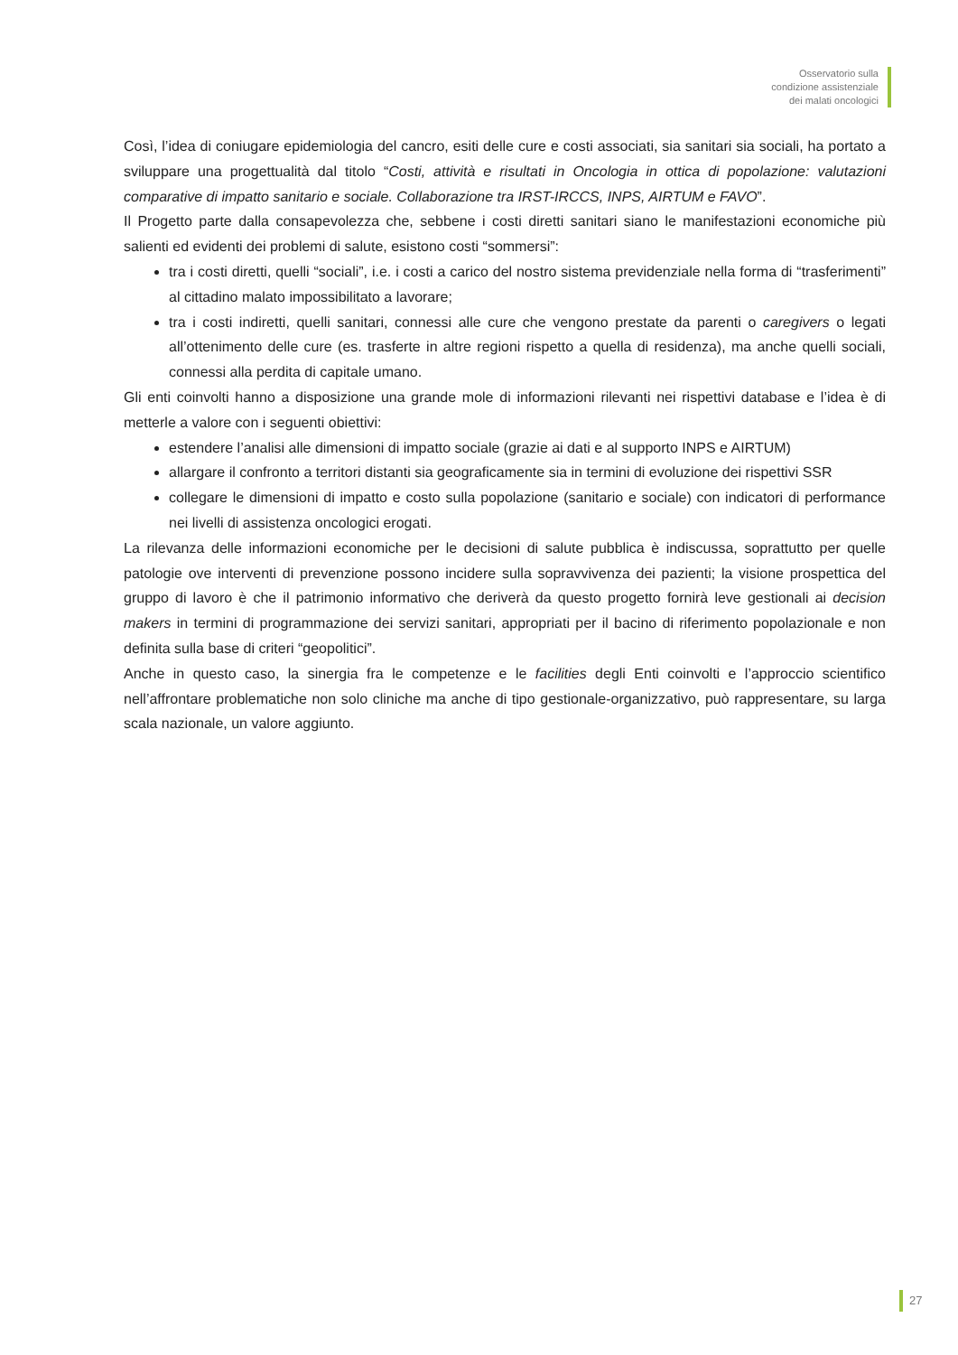Osservatorio sulla
condizione assistenziale
dei malati oncologici
Così, l’idea di coniugare epidemiologia del cancro, esiti delle cure e costi associati, sia sanitari sia sociali, ha portato a sviluppare una progettualità dal titolo “Costi, attività e risultati in Oncologia in ottica di popolazione: valutazioni comparative di impatto sanitario e sociale. Collaborazione tra IRST-IRCCS, INPS, AIRTUM e FAVO”.
Il Progetto parte dalla consapevolezza che, sebbene i costi diretti sanitari siano le manifestazioni economiche più salienti ed evidenti dei problemi di salute, esistono costi “sommersi”:
tra i costi diretti, quelli “sociali”, i.e. i costi a carico del nostro sistema previdenziale nella forma di “trasferimenti” al cittadino malato impossibilitato a lavorare;
tra i costi indiretti, quelli sanitari, connessi alle cure che vengono prestate da parenti o caregivers o legati all’ottenimento delle cure (es. trasferte in altre regioni rispetto a quella di residenza), ma anche quelli sociali, connessi alla perdita di capitale umano.
Gli enti coinvolti hanno a disposizione una grande mole di informazioni rilevanti nei rispettivi database e l’idea è di metterle a valore con i seguenti obiettivi:
estendere l’analisi alle dimensioni di impatto sociale (grazie ai dati e al supporto INPS e AIRTUM)
allargare il confronto a territori distanti sia geograficamente sia in termini di evoluzione dei rispettivi SSR
collegare le dimensioni di impatto e costo sulla popolazione (sanitario e sociale) con indicatori di performance nei livelli di assistenza oncologici erogati.
La rilevanza delle informazioni economiche per le decisioni di salute pubblica è indiscussa, soprattutto per quelle patologie ove interventi di prevenzione possono incidere sulla sopravvivenza dei pazienti; la visione prospettica del gruppo di lavoro è che il patrimonio informativo che deriverà da questo progetto fornirà leve gestionali ai decision makers in termini di programmazione dei servizi sanitari, appropriati per il bacino di riferimento popolazionale e non definita sulla base di criteri “geopolitici”.
Anche in questo caso, la sinergia fra le competenze e le facilities degli Enti coinvolti e l’approccio scientifico nell’affrontare problematiche non solo cliniche ma anche di tipo gestionale-organizzativo, può rappresentare, su larga scala nazionale, un valore aggiunto.
27